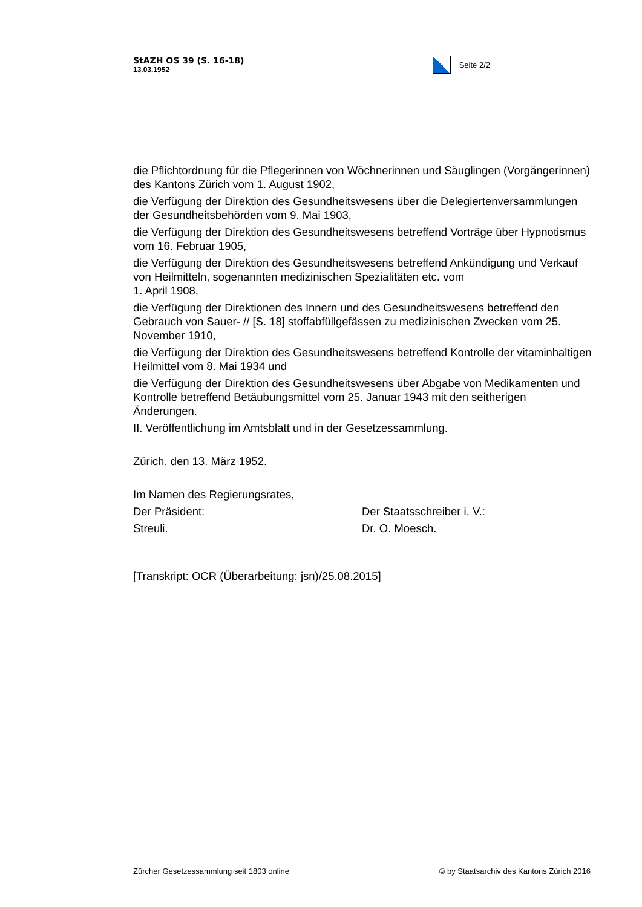StAZH OS 39 (S. 16-18)
13.03.1952
Seite 2/2
die Pflichtordnung für die Pflegerinnen von Wöchnerinnen und Säuglingen (Vorgängerinnen) des Kantons Zürich vom 1. August 1902,
die Verfügung der Direktion des Gesundheitswesens über die Delegiertenversammlungen der Gesundheitsbehörden vom 9. Mai 1903,
die Verfügung der Direktion des Gesundheitswesens betreffend Vorträge über Hypnotismus vom 16. Februar 1905,
die Verfügung der Direktion des Gesundheitswesens betreffend Ankündigung und Verkauf von Heilmitteln, sogenannten medizinischen Spezialitäten etc. vom
1. April 1908,
die Verfügung der Direktionen des Innern und des Gesundheitswesens betreffend den Gebrauch von Sauer- // [S. 18] stoffabfüllgefässen zu medizinischen Zwecken vom 25. November 1910,
die Verfügung der Direktion des Gesundheitswesens betreffend Kontrolle der vitaminhaltigen Heilmittel vom 8. Mai 1934 und
die Verfügung der Direktion des Gesundheitswesens über Abgabe von Medikamenten und Kontrolle betreffend Betäubungsmittel vom 25. Januar 1943 mit den seitherigen Änderungen.
II. Veröffentlichung im Amtsblatt und in der Gesetzessammlung.
Zürich, den 13. März 1952.
Im Namen des Regierungsrates,
Der Präsident: Der Staatsschreiber i. V.:
Streuli. Dr. O. Moesch.
[Transkript: OCR (Überarbeitung: jsn)/25.08.2015]
Zürcher Gesetzessammlung seit 1803 online © by Staatsarchiv des Kantons Zürich 2016